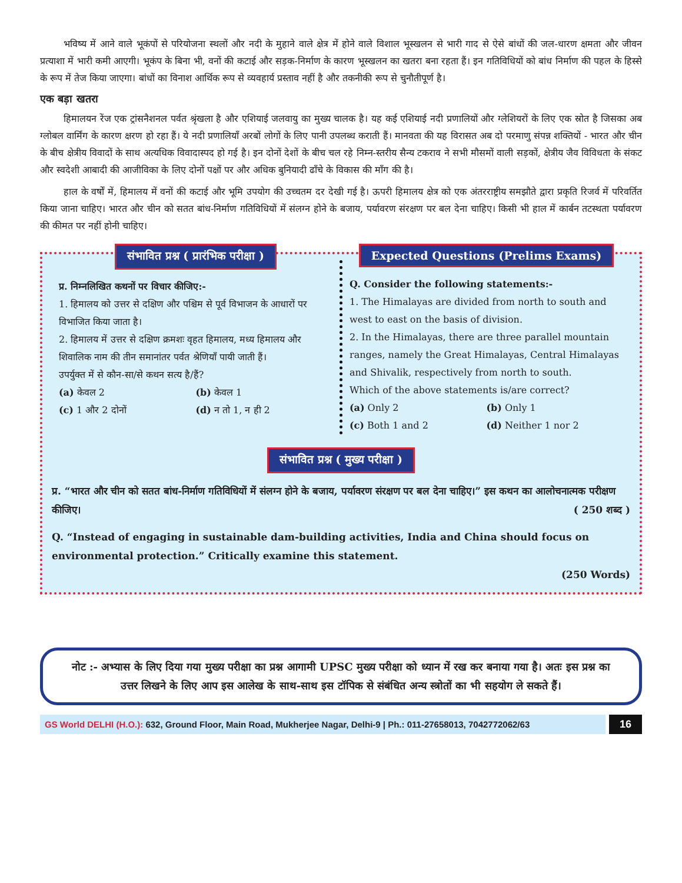भविष्य में आने वाले भूकंपों से परियोजना स्थलों और नदी के मुहाने वाले क्षेत्र में होने वाले विशाल भूस्खलन से भारी गाद से ऐसे बांधों की जल-धारण क्षमता और जीवन प्रत्याशा में भारी कमी आएगी। भूकंप के बिना भी, वनों की कटाई और सड़क-निर्माण के कारण भूस्खलन का खतरा बना रहता हैं। इन गतिविधियों को बांध निर्माण की पहल के हिस्से के रूप में तेज किया जाएगा। बांधों का विनाश आर्थिक रूप से व्यवहार्य प्रस्ताव नहीं है और तकनीकी रूप से चुनौतीपूर्ण है।
एक बड़ा खतरा
हिमालयन रेंज एक ट्रांसनैशनल पर्वत श्रृंखला है और एशियाई जलवायु का मुख्य चालक है। यह कई एशियाई नदी प्रणालियों और ग्लेशियरों के लिए एक स्रोत है जिसका अब ग्लोबल वार्मिंग के कारण क्षरण हो रहा हैं। ये नदी प्रणालियाँ अरबों लोगों के लिए पानी उपलब्ध कराती हैं। मानवता की यह विरासत अब दो परमाणु संपन्न शक्तियों - भारत और चीन के बीच क्षेत्रीय विवादों के साथ अत्यधिक विवादास्पद हो गई है। इन दोनों देशों के बीच चल रहे निम्न-स्तरीय सैन्य टकराव ने सभी मौसमों वाली सड़कों, क्षेत्रीय जैव विविधता के संकट और स्वदेशी आबादी की आजीविका के लिए दोनों पक्षों पर और अधिक बुनियादी ढाँचे के विकास की माँग की है।
हाल के वर्षों में, हिमालय में वनों की कटाई और भूमि उपयोग की उच्चतम दर देखी गई है। ऊपरी हिमालय क्षेत्र को एक अंतरराष्ट्रीय समझौते द्वारा प्रकृति रिजर्व में परिवर्तित किया जाना चाहिए। भारत और चीन को सतत बांध-निर्माण गतिविधियों में संलग्न होने के बजाय, पर्यावरण संरक्षण पर बल देना चाहिए। किसी भी हाल में कार्बन तटस्थता पर्यावरण की कीमत पर नहीं होनी चाहिए।
संभावित प्रश्न ( प्रारंभिक परीक्षा )
प्र. निम्नलिखित कथनों पर विचार कीजिए:-
1. हिमालय को उत्तर से दक्षिण और पश्चिम से पूर्व विभाजन के आधारों पर विभाजित किया जाता है।
2. हिमालय में उत्तर से दक्षिण क्रमशः वृहत हिमालय, मध्य हिमालय और शिवालिक नाम की तीन समानांतर पर्वत श्रेणियाँ पायी जाती हैं।
उपर्युक्त में से कौन-सा/से कथन सत्य है/हैं?
(a) केवल 2
(b) केवल 1
(c) 1 और 2 दोनों
(d) न तो 1, न ही 2
Expected Questions (Prelims Exams)
Q. Consider the following statements:-
1. The Himalayas are divided from north to south and west to east on the basis of division.
2. In the Himalayas, there are three parallel mountain ranges, namely the Great Himalayas, Central Himalayas and Shivalik, respectively from north to south.
Which of the above statements is/are correct?
(a) Only 2
(b) Only 1
(c) Both 1 and 2
(d) Neither 1 nor 2
संभावित प्रश्न ( मुख्य परीक्षा )
प्र. “भारत और चीन को सतत बांध-निर्माण गतिविधियों में संलग्न होने के बजाय, पर्यावरण संरक्षण पर बल देना चाहिए।” इस कथन का आलोचनात्मक परीक्षण कीजिए। ( 250 शब्द )
Q. “Instead of engaging in sustainable dam-building activities, India and China should focus on environmental protection.” Critically examine this statement.
(250 Words)
नोट :- अभ्यास के लिए दिया गया मुख्य परीक्षा का प्रश्न आगामी UPSC मुख्य परीक्षा को ध्यान में रख कर बनाया गया है। अतः इस प्रश्न का उत्तर लिखने के लिए आप इस आलेख के साथ-साथ इस टॉपिक से संबंधित अन्य स्त्रोतों का भी सहयोग ले सकते हैं।
GS World DELHI (H.O.): 632, Ground Floor, Main Road, Mukherjee Nagar, Delhi-9 | Ph.: 011-27658013, 7042772062/63
16